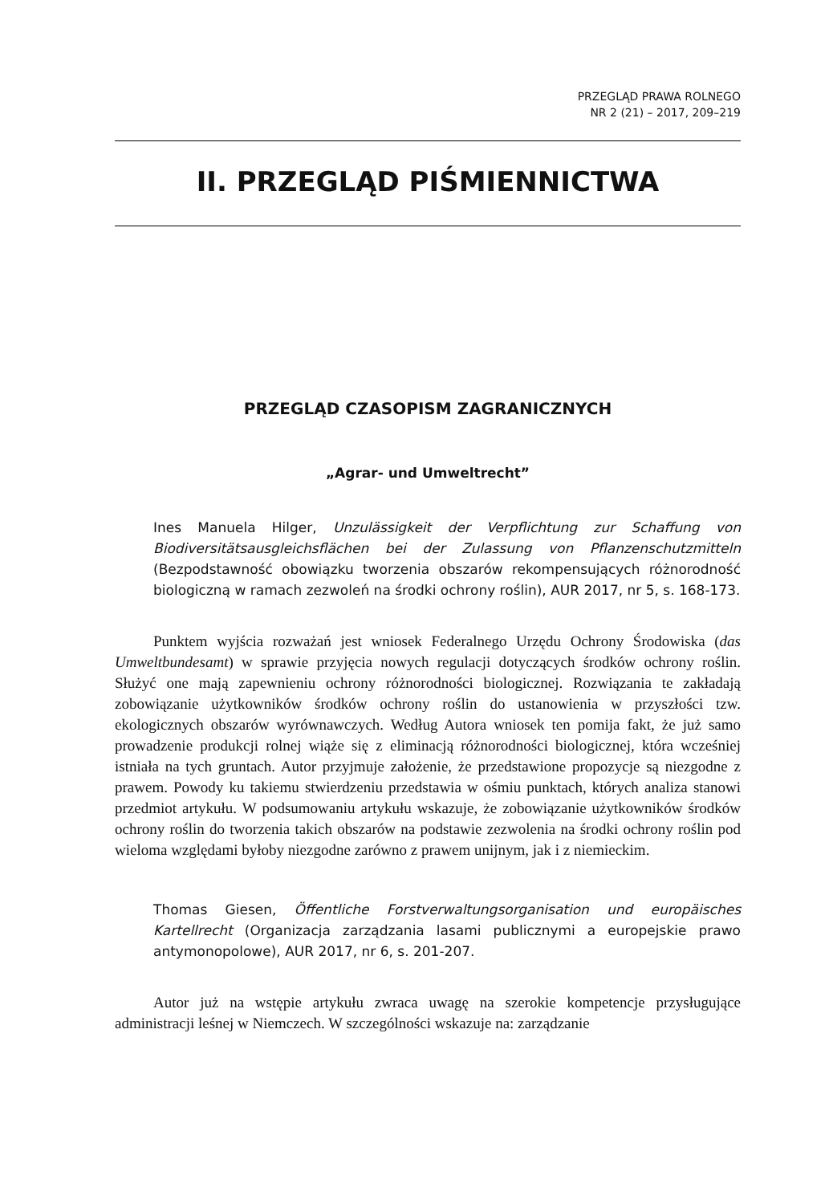PRZEGLĄD PRAWA ROLNEGO
NR 2 (21) – 2017, 209–219
II. PRZEGLĄD PIŚMIENNICTWA
PRZEGLĄD CZASOPISM ZAGRANICZNYCH
„Agrar- und Umweltrecht”
Ines Manuela Hilger, Unzulässigkeit der Verpflichtung zur Schaffung von Biodiversitätsausgleichsflächen bei der Zulassung von Pflanzenschutzmitteln (Bezpodstawność obowiązku tworzenia obszarów rekompensujących różnorodność biologiczną w ramach zezwoleń na środki ochrony roślin), AUR 2017, nr 5, s. 168-173.
Punktem wyjścia rozważań jest wniosek Federalnego Urzędu Ochrony Środowiska (das Umweltbundesamt) w sprawie przyjęcia nowych regulacji dotyczących środków ochrony roślin. Służyć one mają zapewnieniu ochrony różnorodności biologicznej. Rozwiązania te zakładają zobowiązanie użytkowników środków ochrony roślin do ustanowienia w przyszłości tzw. ekologicznych obszarów wyrównawczych. Według Autora wniosek ten pomija fakt, że już samo prowadzenie produkcji rolnej wiąże się z eliminacją różnorodności biologicznej, która wcześniej istniała na tych gruntach. Autor przyjmuje założenie, że przedstawione propozycje są niezgodne z prawem. Powody ku takiemu stwierdzeniu przedstawia w ośmiu punktach, których analiza stanowi przedmiot artykułu. W podsumowaniu artykułu wskazuje, że zobowiązanie użytkowników środków ochrony roślin do tworzenia takich obszarów na podstawie zezwolenia na środki ochrony roślin pod wieloma względami byłoby niezgodne zarówno z prawem unijnym, jak i z niemieckim.
Thomas Giesen, Öffentliche Forstverwaltungsorganisation und europäisches Kartellrecht (Organizacja zarządzania lasami publicznymi a europejskie prawo antymonopolowe), AUR 2017, nr 6, s. 201-207.
Autor już na wstępie artykułu zwraca uwagę na szerokie kompetencje przysługujące administracji leśnej w Niemczech. W szczególności wskazuje na: zarządzanie